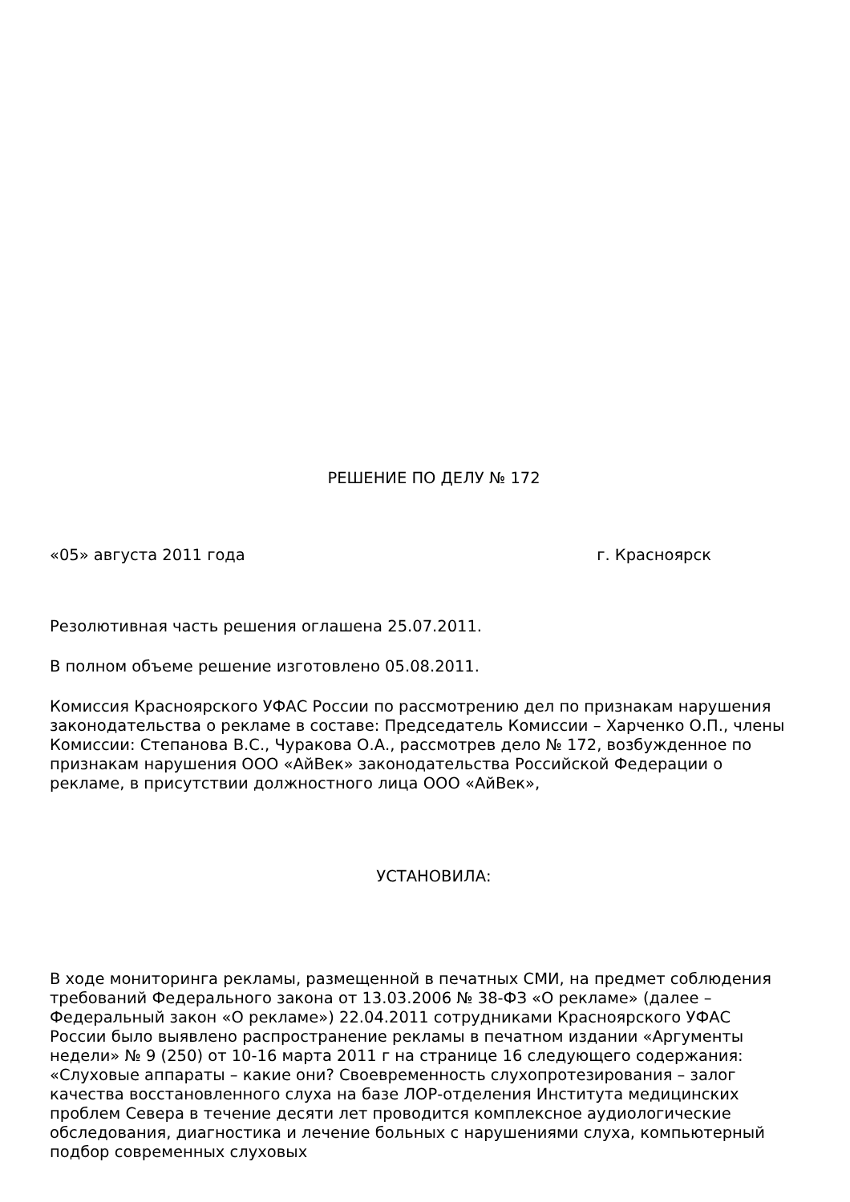РЕШЕНИЕ ПО ДЕЛУ № 172
«05» августа 2011 года г. Красноярск
Резолютивная часть решения оглашена 25.07.2011.
В полном объеме решение изготовлено 05.08.2011.
Комиссия Красноярского УФАС России по рассмотрению дел по признакам нарушения законодательства о рекламе в составе: Председатель Комиссии – Харченко О.П., члены Комиссии: Степанова В.С., Чуракова О.А., рассмотрев дело № 172, возбужденное по признакам нарушения ООО «АйВек» законодательства Российской Федерации о рекламе, в присутствии должностного лица ООО «АйВек»,
УСТАНОВИЛА:
В ходе мониторинга рекламы, размещенной в печатных СМИ, на предмет соблюдения требований Федерального закона от 13.03.2006 № 38-ФЗ «О рекламе» (далее – Федеральный закон «О рекламе») 22.04.2011 сотрудниками Красноярского УФАС России было выявлено распространение рекламы в печатном издании «Аргументы недели» № 9 (250) от 10-16 марта 2011 г на странице 16 следующего содержания: «Слуховые аппараты – какие они? Своевременность слухопротезирования – залог качества восстановленного слуха на базе ЛОР-отделения Института медицинских проблем Севера в течение десяти лет проводится комплексное аудиологические обследования, диагностика и лечение больных с нарушениями слуха, компьютерный подбор современных слуховых